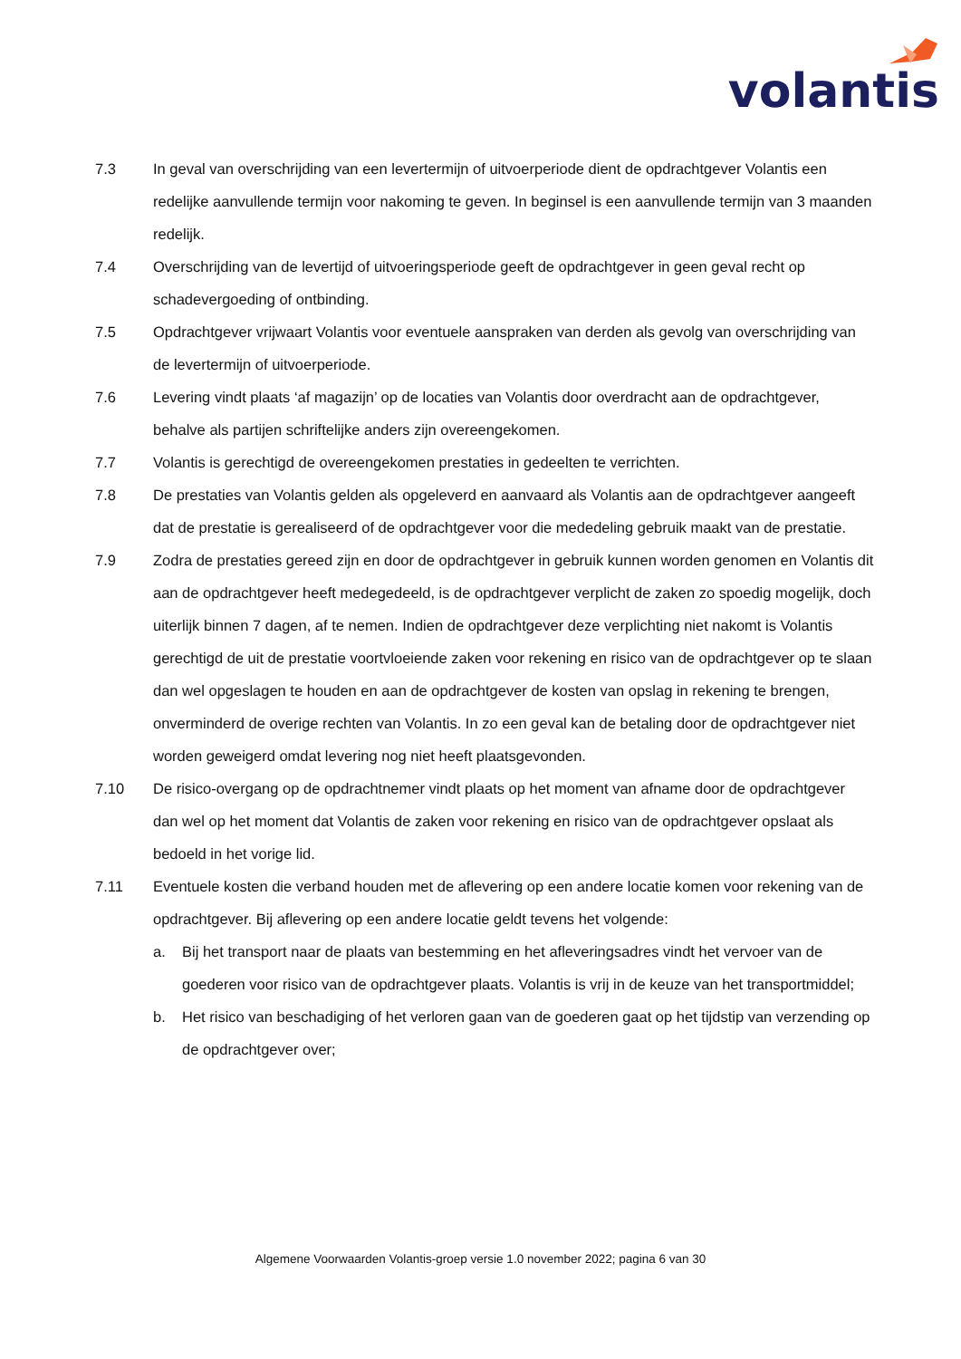volantis
7.3 In geval van overschrijding van een levertermijn of uitvoerperiode dient de opdrachtgever Volantis een redelijke aanvullende termijn voor nakoming te geven. In beginsel is een aanvullende termijn van 3 maanden redelijk.
7.4 Overschrijding van de levertijd of uitvoeringsperiode geeft de opdrachtgever in geen geval recht op schadevergoeding of ontbinding.
7.5 Opdrachtgever vrijwaart Volantis voor eventuele aanspraken van derden als gevolg van overschrijding van de levertermijn of uitvoerperiode.
7.6 Levering vindt plaats ‘af magazijn’ op de locaties van Volantis door overdracht aan de opdrachtgever, behalve als partijen schriftelijke anders zijn overeengekomen.
7.7 Volantis is gerechtigd de overeengekomen prestaties in gedeelten te verrichten.
7.8 De prestaties van Volantis gelden als opgeleverd en aanvaard als Volantis aan de opdrachtgever aangeeft dat de prestatie is gerealiseerd of de opdrachtgever voor die mededeling gebruik maakt van de prestatie.
7.9 Zodra de prestaties gereed zijn en door de opdrachtgever in gebruik kunnen worden genomen en Volantis dit aan de opdrachtgever heeft medegedeeld, is de opdrachtgever verplicht de zaken zo spoedig mogelijk, doch uiterlijk binnen 7 dagen, af te nemen. Indien de opdrachtgever deze verplichting niet nakomt is Volantis gerechtigd de uit de prestatie voortvloeiende zaken voor rekening en risico van de opdrachtgever op te slaan dan wel opgeslagen te houden en aan de opdrachtgever de kosten van opslag in rekening te brengen, onverminderd de overige rechten van Volantis. In zo een geval kan de betaling door de opdrachtgever niet worden geweigerd omdat levering nog niet heeft plaatsgevonden.
7.10 De risico-overgang op de opdrachtnemer vindt plaats op het moment van afname door de opdrachtgever dan wel op het moment dat Volantis de zaken voor rekening en risico van de opdrachtgever opslaat als bedoeld in het vorige lid.
7.11 Eventuele kosten die verband houden met de aflevering op een andere locatie komen voor rekening van de opdrachtgever. Bij aflevering op een andere locatie geldt tevens het volgende:
a. Bij het transport naar de plaats van bestemming en het afleveringsadres vindt het vervoer van de goederen voor risico van de opdrachtgever plaats. Volantis is vrij in de keuze van het transportmiddel;
b. Het risico van beschadiging of het verloren gaan van de goederen gaat op het tijdstip van verzending op de opdrachtgever over;
Algemene Voorwaarden Volantis-groep versie 1.0 november 2022; pagina 6 van 30